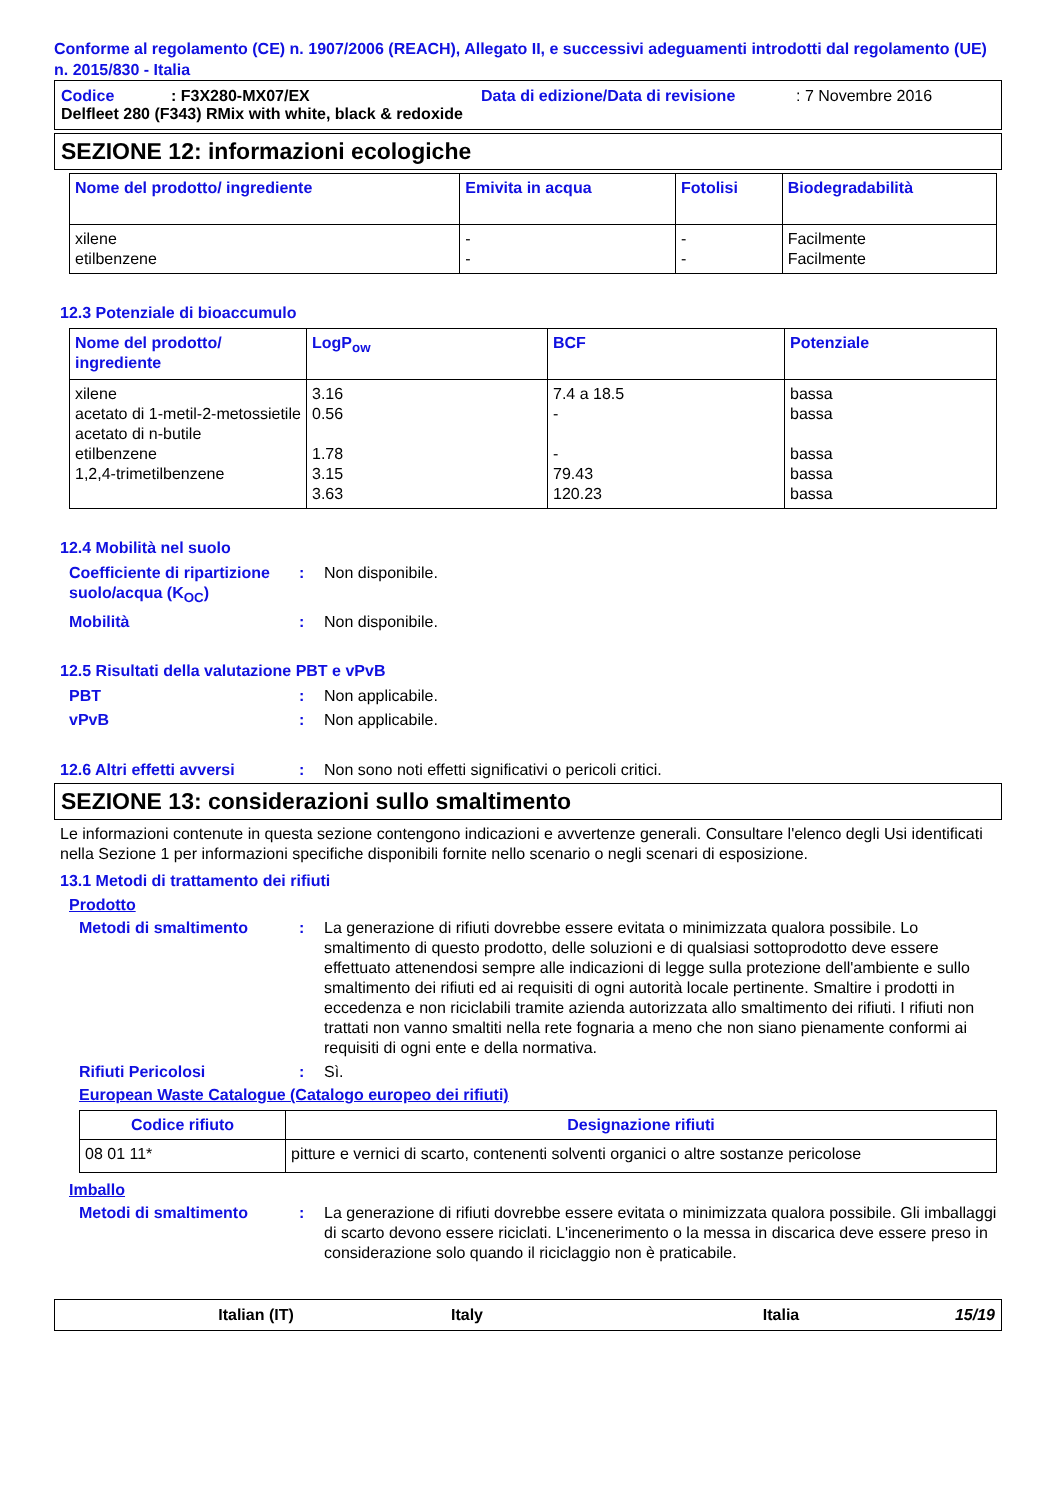Conforme al regolamento (CE) n. 1907/2006 (REACH), Allegato II, e successivi adeguamenti introdotti dal regolamento (UE) n. 2015/830 - Italia
Codice: F3X280-MX07/EX Data di edizione/Data di revisione: 7 Novembre 2016
Delfleet 280 (F343) RMix with white, black & redoxide
SEZIONE 12: informazioni ecologiche
| Nome del prodotto/ ingrediente | Emivita in acqua | Fotolisi | Biodegradabilità |
| --- | --- | --- | --- |
| xilene etilbenzene | - - | - - | Facilmente Facilmente |
12.3 Potenziale di bioaccumulo
| Nome del prodotto/ ingrediente | LogP<sub>ow</sub> | BCF | Potenziale |
| --- | --- | --- | --- |
| xilene acetato di 1-metil-2-metossietile acetato di n-butile etilbenzene 1,2,4-trimetilbenzene | 3.16 0.56 1.78 3.15 3.63 | 7.4 a 18.5 - - 79.43 120.23 | bassa bassa bassa bassa bassa |
12.4 Mobilità nel suolo
Coefficiente di ripartizione suolo/acqua (K<sub>OC</sub>): Non disponibile.
Mobilità: Non disponibile.
12.5 Risultati della valutazione PBT e vPvB
PBT: Non applicabile.
vPvB: Non applicabile.
12.6 Altri effetti avversi: Non sono noti effetti significativi o pericoli critici.
SEZIONE 13: considerazioni sullo smaltimento
Le informazioni contenute in questa sezione contengono indicazioni e avvertenze generali. Consultare l'elenco degli Usi identificati nella Sezione 1 per informazioni specifiche disponibili fornite nello scenario o negli scenari di esposizione.
13.1 Metodi di trattamento dei rifiuti
Prodotto
Metodi di smaltimento: La generazione di rifiuti dovrebbe essere evitata o minimizzata qualora possibile. Lo smaltimento di questo prodotto, delle soluzioni e di qualsiasi sottoprodotto deve essere effettuato attenendosi sempre alle indicazioni di legge sulla protezione dell'ambiente e sullo smaltimento dei rifiuti ed ai requisiti di ogni autorità locale pertinente. Smaltire i prodotti in eccedenza e non riciclabili tramite azienda autorizzata allo smaltimento dei rifiuti. I rifiuti non trattati non vanno smaltiti nella rete fognaria a meno che non siano pienamente conformi ai requisiti di ogni ente e della normativa.
Rifiuti Pericolosi: Sì.
European Waste Catalogue (Catalogo europeo dei rifiuti)
| Codice rifiuto | Designazione rifiuti |
| --- | --- |
| 08 01 11* | pitture e vernici di scarto, contenenti solventi organici o altre sostanze pericolose |
Imballo
Metodi di smaltimento: La generazione di rifiuti dovrebbe essere evitata o minimizzata qualora possibile. Gli imballaggi di scarto devono essere riciclati. L'incenerimento o la messa in discarica deve essere preso in considerazione solo quando il riciclaggio non è praticabile.
Italian (IT) Italy Italia 15/19